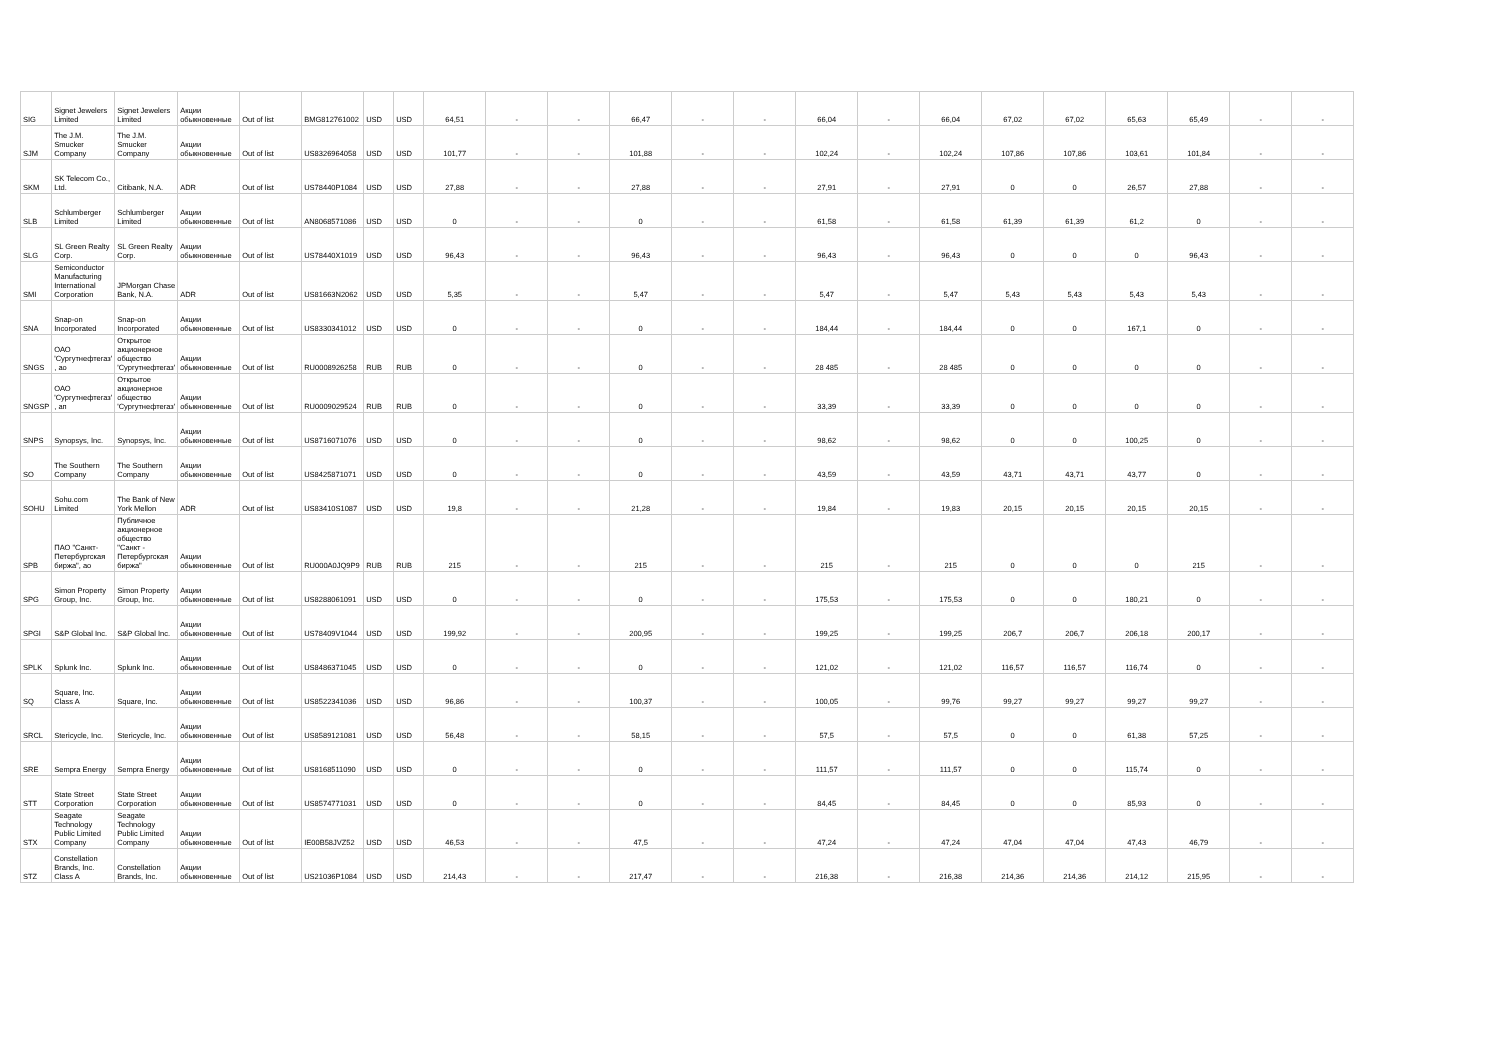| SIG | Signet Jewelers Limited | Signet Jewelers Limited | Акции обыкновенные | Out of list | BMG812761002 | USD | USD | 64,51 | - | - | 66,47 | - | - | 66,04 | - | 66,04 | 67,02 | 67,02 | 65,63 | 65,49 | - | - |
| SJM | The J.M. Smucker Company | The J.M. Smucker Company | Акции обыкновенные | Out of list | US8326964058 | USD | USD | 101,77 | - | - | 101,88 | - | - | 102,24 | - | 102,24 | 107,86 | 107,86 | 103,61 | 101,84 | - | - |
| SKM | SK Telecom Co., Ltd. | Citibank, N.A. | ADR | Out of list | US78440P1084 | USD | USD | 27,88 | - | - | 27,88 | - | - | 27,91 | - | 27,91 | 0 | 0 | 26,57 | 27,88 | - | - |
| SLB | Schlumberger Limited | Schlumberger Limited | Акции обыкновенные | Out of list | AN8068571086 | USD | USD | 0 | - | - | 0 | - | - | 61,58 | - | 61,58 | 61,39 | 61,39 | 61,2 | 0 | - | - |
| SLG | SL Green Realty Corp. | SL Green Realty Corp. | Акции обыкновенные | Out of list | US78440X1019 | USD | USD | 96,43 | - | - | 96,43 | - | - | 96,43 | - | 96,43 | 0 | 0 | 0 | 96,43 | - | - |
| SMI | Semiconductor Manufacturing International Corporation | JPMorgan Chase Bank, N.A. | ADR | Out of list | US81663N2062 | USD | USD | 5,35 | - | - | 5,47 | - | - | 5,47 | - | 5,47 | 5,43 | 5,43 | 5,43 | 5,43 | - | - |
| SNA | Snap-on Incorporated | Snap-on Incorporated | Акции обыкновенные | Out of list | US8330341012 | USD | USD | 0 | - | - | 0 | - | - | 184,44 | - | 184,44 | 0 | 0 | 167,1 | 0 | - | - |
| SNGS | ОАО 'Сургутнефтегаз' , ао | Открытое акционерное общество 'Сургутнефтегаз' | Акции обыкновенные | Out of list | RU0008926258 | RUB | RUB | 0 | - | - | 0 | - | - | 28 485 | - | 28 485 | 0 | 0 | 0 | 0 | - | - |
| SNGSP | ОАО 'Сургутнефтегаз' , ап | Открытое акционерное общество 'Сургутнефтегаз' | Акции обыкновенные | Out of list | RU0009029524 | RUB | RUB | 0 | - | - | 0 | - | - | 33,39 | - | 33,39 | 0 | 0 | 0 | 0 | - | - |
| SNPS | Synopsys, Inc. | Synopsys, Inc. | Акции обыкновенные | Out of list | US8716071076 | USD | USD | 0 | - | - | 0 | - | - | 98,62 | - | 98,62 | 0 | 0 | 100,25 | 0 | - | - |
| SO | The Southern Company | The Southern Company | Акции обыкновенные | Out of list | US8425871071 | USD | USD | 0 | - | - | 0 | - | - | 43,59 | - | 43,59 | 43,71 | 43,71 | 43,77 | 0 | - | - |
| SOHU | Sohu.com Limited | The Bank of New York Mellon | ADR | Out of list | US83410S1087 | USD | USD | 19,8 | - | - | 21,28 | - | - | 19,84 | - | 19,83 | 20,15 | 20,15 | 20,15 | 20,15 | - | - |
| SPB | ПАО "Санкт-Петербургская биржа", ао | Публичное акционерное общество "Санкт - Петербургская биржа" | Акции обыкновенные | Out of list | RU000A0JQ9P9 | RUB | RUB | 215 | - | - | 215 | - | - | 215 | - | 215 | 0 | 0 | 0 | 215 | - | - |
| SPG | Simon Property Group, Inc. | Simon Property Group, Inc. | Акции обыкновенные | Out of list | US8288061091 | USD | USD | 0 | - | - | 0 | - | - | 175,53 | - | 175,53 | 0 | 0 | 180,21 | 0 | - | - |
| SPGI | S&P Global Inc. | S&P Global Inc. | Акции обыкновенные | Out of list | US78409V1044 | USD | USD | 199,92 | - | - | 200,95 | - | - | 199,25 | - | 199,25 | 206,7 | 206,7 | 206,18 | 200,17 | - | - |
| SPLK | Splunk Inc. | Splunk Inc. | Акции обыкновенные | Out of list | US8486371045 | USD | USD | 0 | - | - | 0 | - | - | 121,02 | - | 121,02 | 116,57 | 116,57 | 116,74 | 0 | - | - |
| SQ | Square, Inc. Class A | Square, Inc. | Акции обыкновенные | Out of list | US8522341036 | USD | USD | 96,86 | - | - | 100,37 | - | - | 100,05 | - | 99,76 | 99,27 | 99,27 | 99,27 | 99,27 | - | - |
| SRCL | Stericycle, Inc. | Stericycle, Inc. | Акции обыкновенные | Out of list | US8589121081 | USD | USD | 56,48 | - | - | 58,15 | - | - | 57,5 | - | 57,5 | 0 | 0 | 61,38 | 57,25 | - | - |
| SRE | Sempra Energy | Sempra Energy | Акции обыкновенные | Out of list | US8168511090 | USD | USD | 0 | - | - | 0 | - | - | 111,57 | - | 111,57 | 0 | 0 | 115,74 | 0 | - | - |
| STT | State Street Corporation | State Street Corporation | Акции обыкновенные | Out of list | US8574771031 | USD | USD | 0 | - | - | 0 | - | - | 84,45 | - | 84,45 | 0 | 0 | 85,93 | 0 | - | - |
| STX | Seagate Technology Public Limited Company | Seagate Technology Public Limited Company | Акции обыкновенные | Out of list | IE00B58JVZ52 | USD | USD | 46,53 | - | - | 47,5 | - | - | 47,24 | - | 47,24 | 47,04 | 47,04 | 47,43 | 46,79 | - | - |
| STZ | Constellation Brands, Inc. Class A | Constellation Brands, Inc. | Акции обыкновенные | Out of list | US21036P1084 | USD | USD | 214,43 | - | - | 217,47 | - | - | 216,38 | - | 216,38 | 214,36 | 214,36 | 214,12 | 215,95 | - | - |